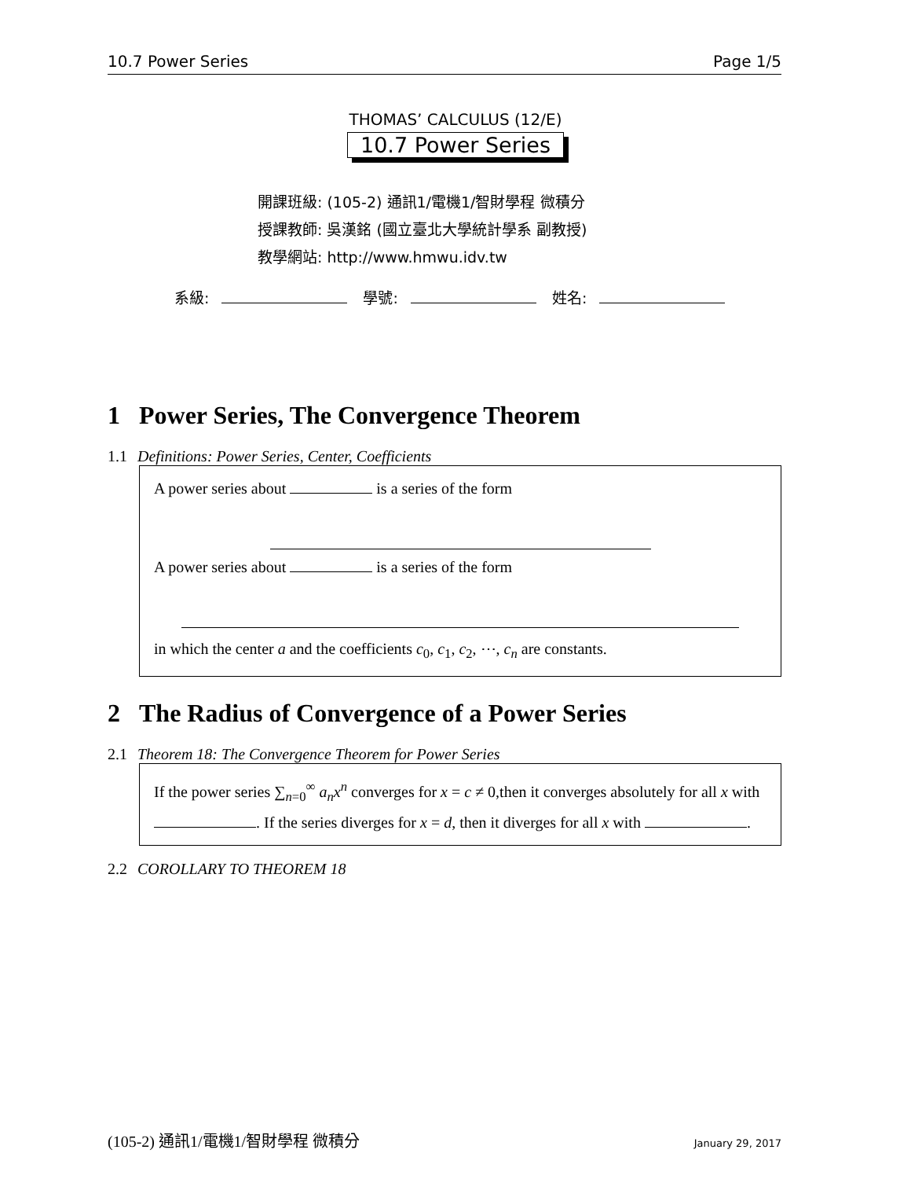10.7 Power Series Page 1/5
THOMAS’ CALCULUS (12/E)
10.7 Power Series
開課班級: (105-2) 通訊1/電機1/智財學程 微積分
授課教師: 吳漢銘 (國立臺北大學統計學系 副教授)
教學網站: http://www.hmwu.idv.tw
系級: 學號: 姓名:
1 Power Series, The Convergence Theorem
1.1 Definitions: Power Series, Center, Coefficients
A power series about is a series of the form
A power series about is a series of the form
in which the center a and the coefficients c<sub>0</sub>, c<sub>1</sub>, c<sub>2</sub>, ⋯, c<sub>n</sub> are constants.
2 The Radius of Convergence of a Power Series
2.1 Theorem 18: The Convergence Theorem for Power Series
If the power series ∑<sub>n=0</sub><sup>∞</sup> a<sub>n</sub>x<sup>n</sup> converges for x = c ≠ 0,then it converges absolutely for all x with . If the series diverges for x = d, then it diverges for all x with .
2.2 COROLLARY TO THEOREM 18
(105-2) 通訊1/電機1/智財學程 微積分 January 29, 2017